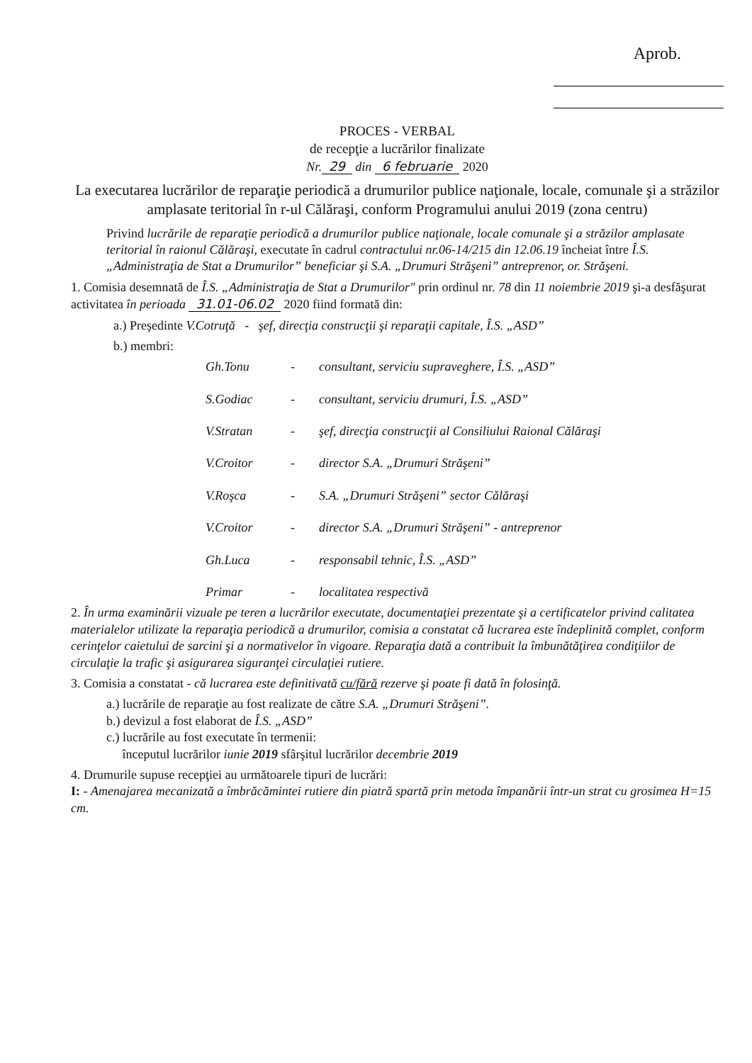Aprob.
PROCES - VERBAL
de recepţie a lucrărilor finalizate
Nr. 29 din 6 februarie 2020
La executarea lucrărilor de reparaţie periodică a drumurilor publice naţionale, locale, comunale şi a străzilor amplasate teritorial în r-ul Călăraşi, conform Programului anului 2019 (zona centru)
Privind lucrările de reparaţie periodică a drumurilor publice naţionale, locale comunale şi a străzilor amplasate teritorial în raionul Călăraşi, executate în cadrul contractului nr.06-14/215 din 12.06.19 încheiat între Î.S. „Administraţia de Stat a Drumurilor” beneficiar şi S.A. „Drumuri Străşeni” antreprenor, or. Străşeni.
1. Comisia desemnată de Î.S. „Administraţia de Stat a Drumurilor" prin ordinul nr. 78 din 11 noiembrie 2019 şi-a desfăşurat activitatea în perioada 31.01-06.02 2020 fiind formată din:
a.) Preşedinte V.Cotruţă - şef, direcţia construcţii şi reparaţii capitale, Î.S. „ASD”
b.) membri:
Gh.Tonu - consultant, serviciu supraveghere, Î.S. „ASD” S.Godiac - consultant, serviciu drumuri, Î.S. „ASD” V.Stratan - şef, direcţia construcţii al Consiliului Raional Călăraşi V.Croitor - director S.A. „Drumuri Străşeni” V.Roşca - S.A. „Drumuri Străşeni” sector Călăraşi V.Croitor - director S.A. „Drumuri Străşeni” - antreprenor Gh.Luca - responsabil tehnic, Î.S. „ASD” Primar - localitatea respectivă
2. În urma examinării vizuale pe teren a lucrărilor executate, documentaţiei prezentate şi a certificatelor privind calitatea materialelor utilizate la reparaţia periodică a drumurilor, comisia a constatat că lucrarea este îndeplinită complet, conform cerinţelor caietului de sarcini şi a normativelor în vigoare. Reparaţia dată a contribuit la îmbunătăţirea condiţiilor de circulaţie la trafic şi asigurarea siguranţei circulaţiei rutiere.
3. Comisia a constatat - că lucrarea este definitivată cu/fără rezerve şi poate fi dată în folosinţă.
a.) lucrările de reparaţie au fost realizate de către S.A. „Drumuri Străşeni”.
b.) devizul a fost elaborat de Î.S. „ASD”
c.) lucrările au fost executate în termenii:
începutul lucrărilor iunie 2019 sfârşitul lucrărilor decembrie 2019
4. Drumurile supuse recepţiei au următoarele tipuri de lucrări:
I: - Amenajarea mecanizată a îmbrăcămintei rutiere din piatră spartă prin metoda împanării într-un strat cu grosimea H=15 cm.